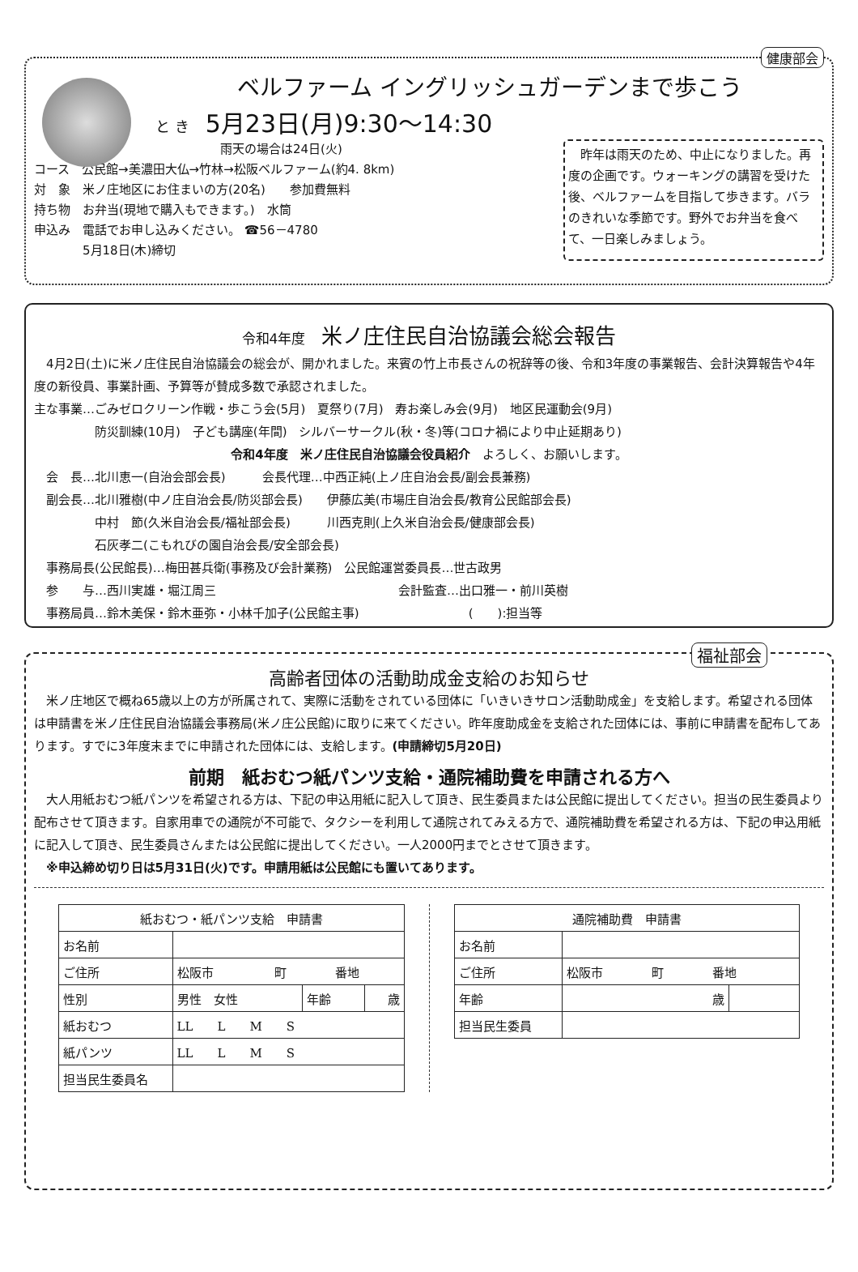健康部会
ベルファーム イングリッシュガーデンまで歩こう
と き 5月23日(月)9:30～14:30
雨天の場合は24日(火)
コース　公民館→美濃田大仏→竹林→松阪ベルファーム(約4. 8km)
対　象　米ノ庄地区にお住まいの方(20名)　　参加費無料
持ち物　お弁当(現地で購入もできます。)　水筒
申込み　電話でお申し込みください。 ☎56－4780
　　　　5月18日(木)締切
　昨年は雨天のため、中止になりました。再度の企画です。ウォーキングの講習を受けた後、ベルファームを目指して歩きます。バラのきれいな季節です。野外でお弁当を食べて、一日楽しみましょう。
令和4年度 米ノ庄住民自治協議会総会報告
　4月2日(土)に米ノ庄住民自治協議会の総会が、開かれました。来賓の竹上市長さんの祝辞等の後、令和3年度の事業報告、会計決算報告や4年度の新役員、事業計画、予算等が賛成多数で承認されました。
主な事業…ごみゼロクリーン作戦・歩こう会(5月)　夏祭り(7月)　寿お楽しみ会(9月)　地区民運動会(9月)
　　　　　防災訓練(10月)　子ども講座(年間)　シルバーサークル(秋・冬)等(コロナ禍により中止延期あり)
令和4年度　米ノ庄住民自治協議会役員紹介　よろしく、お願いします。
　会　長…北川恵一(自治会部会長)　　　会長代理…中西正純(上ノ庄自治会長/副会長兼務)
　副会長…北川雅樹(中ノ庄自治会長/防災部会長)　　伊藤広美(市場庄自治会長/教育公民館部会長)
　　　　　中村　節(久米自治会長/福祉部会長)　　　川西克則(上久米自治会長/健康部会長)
　　　　　石灰孝二(こもれびの園自治会長/安全部会長)
　事務局長(公民館長)…梅田甚兵衛(事務及び会計業務)　公民館運営委員長…世古政男
　参　　与…西川実雄・堀江周三　　　　　　　　　　　　　　　会計監査…出口雅一・前川英樹
　事務局員…鈴木美保・鈴木亜弥・小林千加子(公民館主事)　　　　　　　　　(　　):担当等
福祉部会
高齢者団体の活動助成金支給のお知らせ
　米ノ庄地区で概ね65歳以上の方が所属されて、実際に活動をされている団体に「いきいきサロン活動助成金」を支給します。希望される団体は申請書を米ノ庄住民自治協議会事務局(米ノ庄公民館)に取りに来てください。昨年度助成金を支給された団体には、事前に申請書を配布してあります。すでに3年度末までに申請された団体には、支給します。(申請締切5月20日)
前期　紙おむつ紙パンツ支給・通院補助費を申請される方へ
　大人用紙おむつ紙パンツを希望される方は、下記の申込用紙に記入して頂き、民生委員または公民館に提出してください。担当の民生委員より配布させて頂きます。自家用車での通院が不可能で、タクシーを利用して通院されてみえる方で、通院補助費を希望される方は、下記の申込用紙に記入して頂き、民生委員さんまたは公民館に提出してください。一人2000円までとさせて頂きます。
　※申込締め切り日は5月31日(火)です。申請用紙は公民館にも置いてあります。
| 紙おむつ・紙パンツ支給 申請書 | | | |
| --- | --- | --- | --- |
| お名前 | | | |
| ご住所 | 松阪市 町 番地 | | |
| 性別 | 男性 女性 | 年齢 | 歳 |
| 紙おむつ | LL L M S | | |
| 紙パンツ | LL L M S | | |
| 担当民生委員名 | | | |
| 通院補助費 申請書 | | |
| --- | --- | --- |
| お名前 | | |
| ご住所 | 松阪市 町 番地 | |
| 年齢 | 歳 | |
| 担当民生委員 | | |